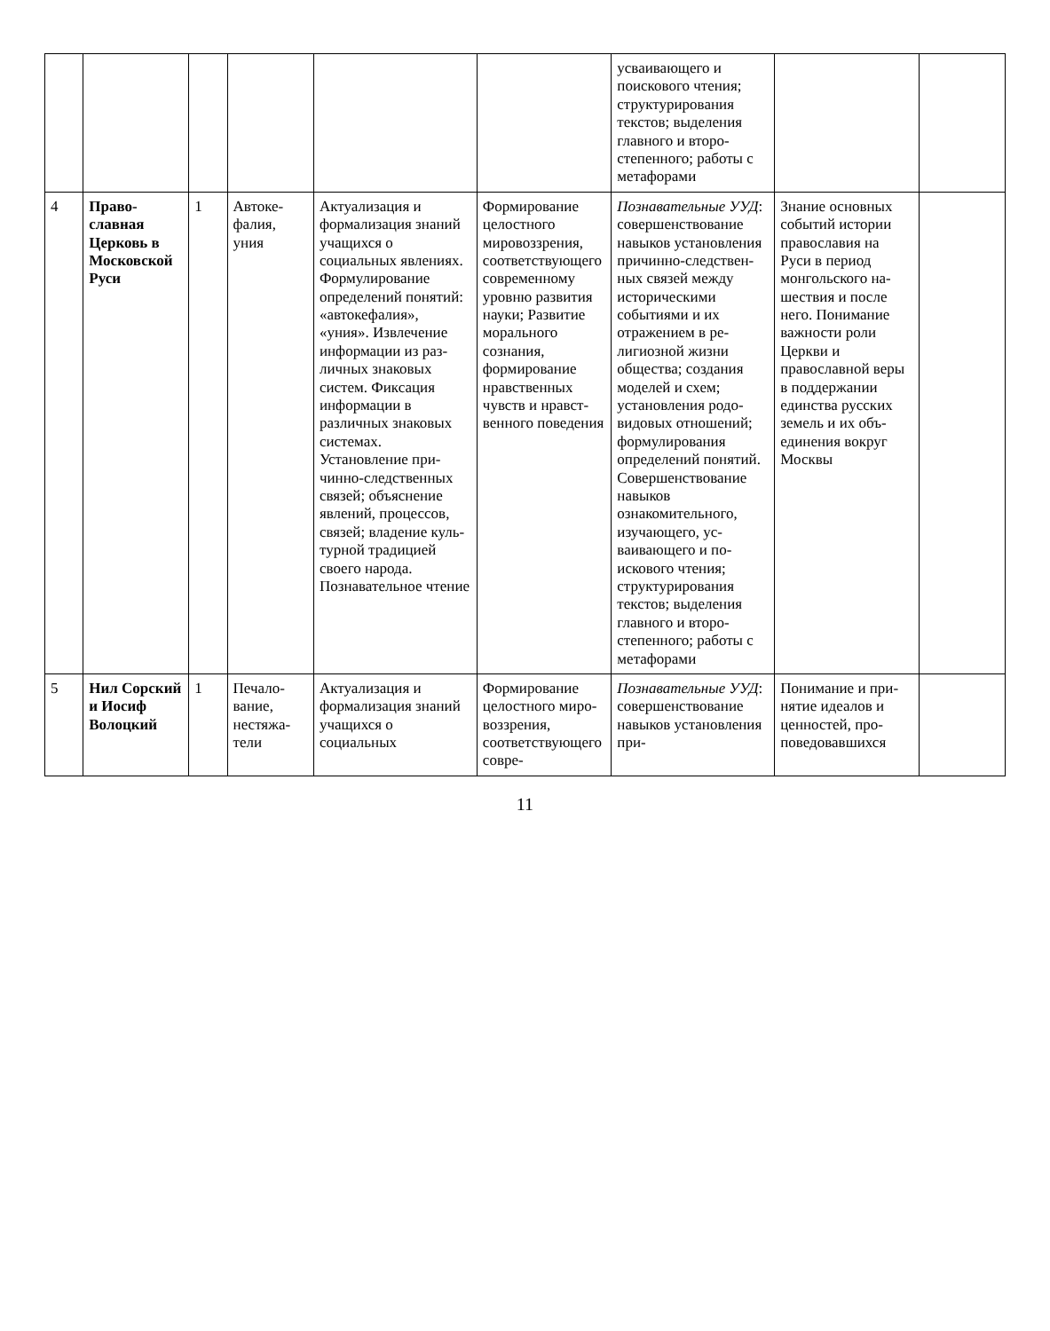| | | | | | | усваивающего и поискового чтения; структурирования текстов; выделения главного и второ­степенного; работы с метафорами | | |
| 4 | Право­славная Церковь в Москов­ской Руси | 1 | Автоке­фалия, уния | Актуализация и формализация знаний учащихся о социальных явлениях. Формулирование определений понятий: «автоке­фалия», «уния». Извлечение ин­формации из раз­личных знаковых систем. Фиксация инфор­мации в различных знаковых системах. Установление при­чинно-следствен­ных связей; объ­яснение явлений, процессов, связей; владение куль­турной традицией своего народа. Познавательное чтение | Формирование целостного мировоззрения, соответствующе­го современному уровню развития науки; Развитие мораль­ного сознания, формирование нравственных чувств и нравст­венного пове­дения | Познавательные УУД : совершенст­вование навыков установления при­чинно-следствен­ных связей между историческими событиями и их отражением в ре­лигиозной жизни общества; создания моделей и схем; установления родо-видовых отношений; формулирования определений поня­тий. Совершенст­вование навыков ознакомительного, изучающего, ус­ваивающего и по­искового чтения; структурирования текстов; выделения главного и второ­степенного; работы с метафо­рами | Знание основных событий истории православия на Руси в период монгольского на­шествия и после него. Понимание важ­ности роли Церкви и православной ве­ры в поддержании единства русских земель и их объ­единения вокруг Москвы | |
| 5 | Нил Сор­ский и Иосиф Волоцкий | 1 | Печало­вание, нестяжа­тели | Актуализация и формализация знаний учащихся о социальных | Формирование целостного миро­воззрения, соответ­ствующего совре- | Познавательные УУД : совершенст­вование навыков установления при- | Понимание и при­нятие идеалов и ценностей, про­поведовавшихся | |
11